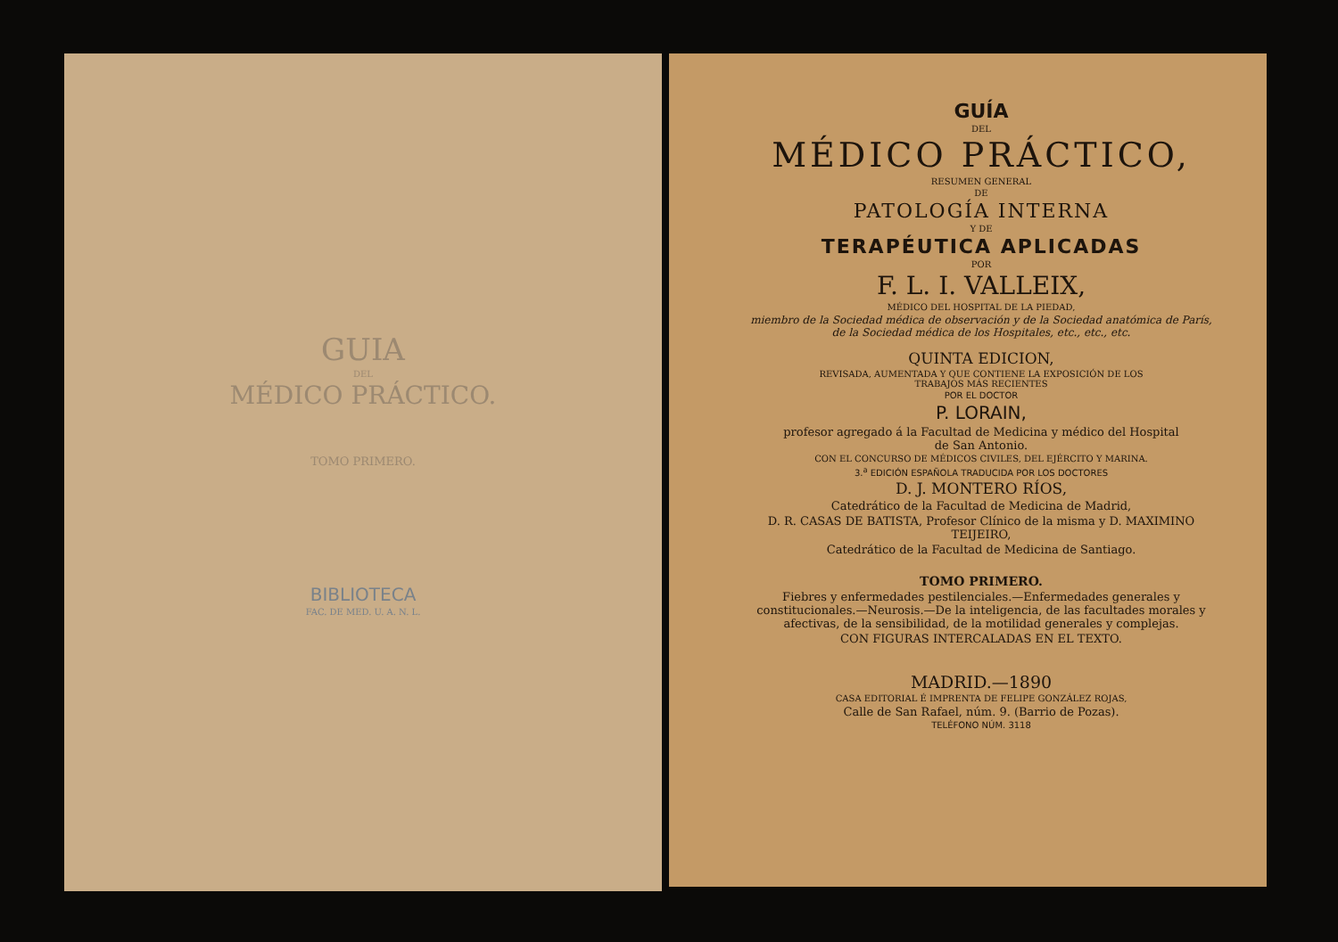GUIA
DEL
MÉDICO PRÁCTICO.
TOMO PRIMERO.
BIBLIOTECA
FAC. DE MED. U. A. N. L.
GUÍA
DEL
MÉDICO PRÁCTICO,
RESUMEN GENERAL
DE
PATOLOGÍA INTERNA
Y DE
TERAPÉUTICA APLICADAS
POR
F. L. I. VALLEIX,
MÉDICO DEL HOSPITAL DE LA PIEDAD,
miembro de la Sociedad médica de observación y de la Sociedad anatómica de París,
de la Sociedad médica de los Hospitales, etc., etc., etc.
QUINTA EDICION,
REVISADA, AUMENTADA Y QUE CONTIENE LA EXPOSICIÓN DE LOS
TRABAJOS MÁS RECIENTES
POR EL DOCTOR
P. LORAIN,
profesor agregado á la Facultad de Medicina y médico del Hospital
de San Antonio.
CON EL CONCURSO DE MÉDICOS CIVILES, DEL EJÉRCITO Y MARINA.
3.<sup>a</sup> EDICIÓN ESPAÑOLA TRADUCIDA POR LOS DOCTORES
D. J. MONTERO RÍOS,
Catedrático de la Facultad de Medicina de Madrid,
D. R. CASAS DE BATISTA, Profesor Clínico de la misma y D. MAXIMINO TEIJEIRO,
Catedrático de la Facultad de Medicina de Santiago.
TOMO PRIMERO.
Fiebres y enfermedades pestilenciales.—Enfermedades generales y constitucionales.—Neurosis.—De la inteligencia, de las facultades morales y afectivas, de la sensibilidad, de la motilidad generales y complejas.
CON FIGURAS INTERCALADAS EN EL TEXTO.
MADRID.—1890
CASA EDITORIAL É IMPRENTA DE FELIPE GONZÁLEZ ROJAS,
Calle de San Rafael, núm. 9. (Barrio de Pozas).
TELÉFONO NÚM. 3118